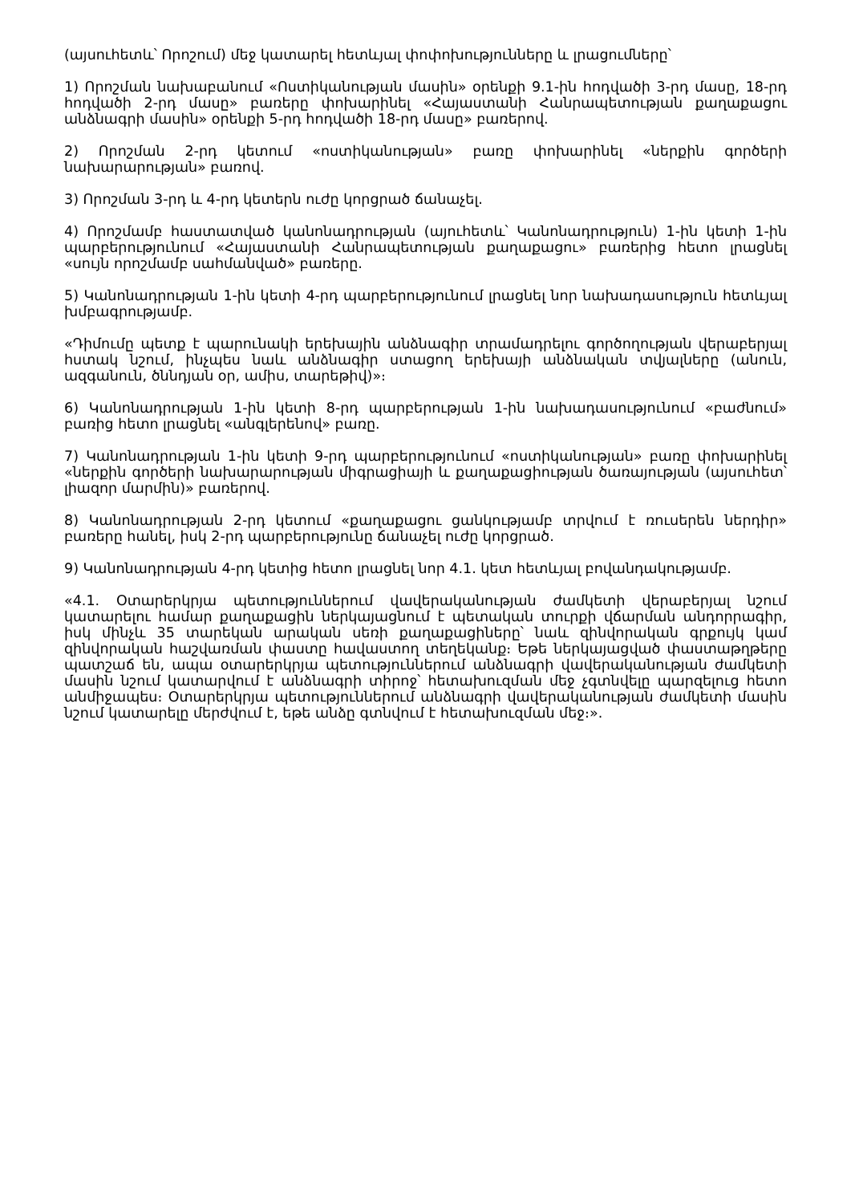(այսուհետև՝ Որոշում) մեջ կատարել հետևյալ փոփոխությունները և լրացումները՝
1) Որոշման նախաբանում «Ոստիկանության մասին» օրենքի 9.1-ին հոդվածի 3-րդ մասը, 18-րդ հոդվածի 2-րդ մասը» բառերը փոխարինել «Հայաստանի Հանրապետության քաղաքացու անձնագրի մասին» օրենքի 5-րդ հոդվածի 18-րդ մասը» բառերով.
2) Որոշման 2-րդ կետում «ոստիկանության» բառը փոխարինել «ներքին գործերի նախարարության» բառով.
3) Որոշման 3-րդ և 4-րդ կետերն ուժը կորցրած ճանաչել.
4) Որոշմամբ հաստատված կանոնադրության (այուհետև՝ Կանոնադրություն) 1-ին կետի 1-ին պարբերությունում «Հայաստանի Հանրապետության քաղաքացու» բառերից հետո լրացնել «սույն որոշմամբ սահմանված» բառերը.
5) Կանոնադրության 1-ին կետի 4-րդ պարբերությունում լրացնել նոր նախադասություն հետևյալ խմբագրությամբ.
«Դիմումը պետք է պարունակի երեխային անձնագիր տրամադրելու գործողության վերաբերյալ հստակ նշում, ինչպես նաև անձնագիր ստացող երեխայի անձնական տվյալները (անուն, ազգանուն, ծննդյան օր, ամիս, տարեթիվ)»։
6) Կանոնադրության 1-ին կետի 8-րդ պարբերության 1-ին նախադասությունում «բաժնում» բառից հետո լրացնել «անգլերենով» բառը.
7) Կանոնադրության 1-ին կետի 9-րդ պարբերությունում «ոստիկանության» բառը փոխարինել «ներքին գործերի նախարարության միգրացիայի և քաղաքացիության ծառայության (այսուհետ՝ լիազոր մարմին)» բառերով.
8) Կանոնադրության 2-րդ կետում «քաղաքացու ցանկությամբ տրվում է ռուսերեն ներդիր» բառերը հանել, իսկ 2-րդ պարբերությունը ճանաչել ուժը կորցրած.
9) Կանոնադրության 4-րդ կետից հետո լրացնել նոր 4.1. կետ հետևյալ բովանդակությամբ.
«4.1. Օտարերկրյա պետություններում վավերականության ժամկետի վերաբերյալ նշում կատարելու համար քաղաքացին ներկայացնում է պետական տուրքի վճարման անդորրագիր, իսկ մինչև 35 տարեկան արական սեռի քաղաքացիները՝ նաև զինվորական գրքույկ կամ զինվորական հաշվառման փաստը հավաստող տեղեկանք։ Եթե ներկայացված փաստաթղթերը պատշաճ են, ապա օտարերկրյա պետություններում անձնագրի վավերականության ժամկետի մասին նշում կատարվում է անձնագրի տիրոջ՝ հետախուզման մեջ չգտնվելը պարզելուց հետո անմիջապես։ Օտարերկրյա պետություններում անձնագրի վավերականության ժամկետի մասին նշում կատարելը մերժվում է, եթե անձը գտնվում է հետախուզման մեջ։».